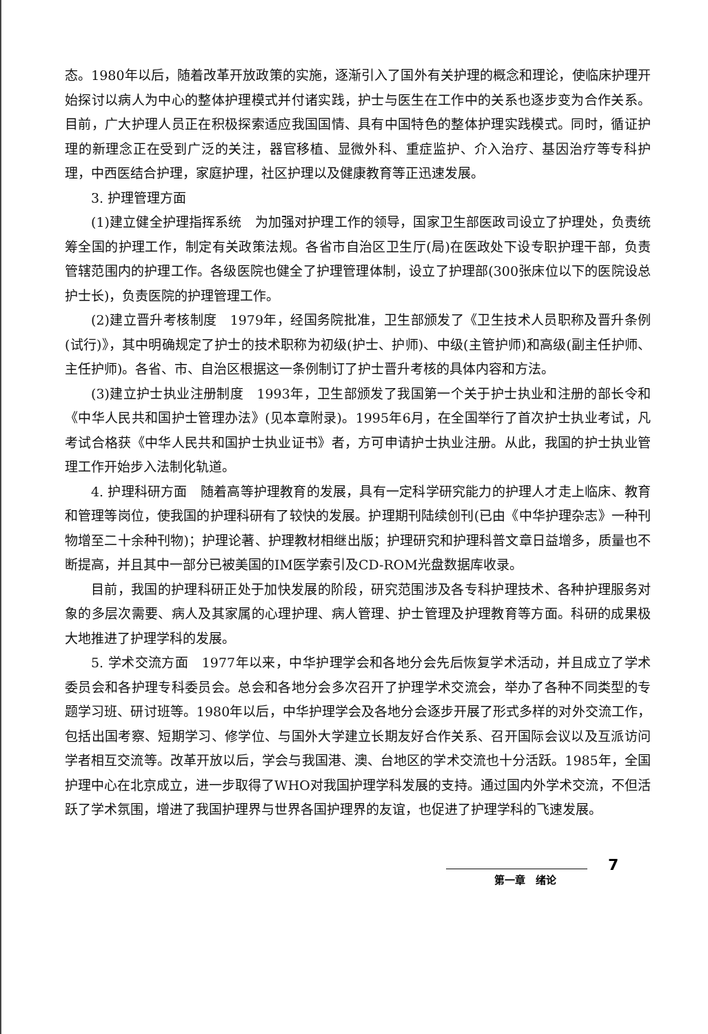态。1980年以后，随着改革开放政策的实施，逐渐引入了国外有关护理的概念和理论，使临床护理开始探讨以病人为中心的整体护理模式并付诸实践，护士与医生在工作中的关系也逐步变为合作关系。目前，广大护理人员正在积极探索适应我国国情、具有中国特色的整体护理实践模式。同时，循证护理的新理念正在受到广泛的关注，器官移植、显微外科、重症监护、介入治疗、基因治疗等专科护理，中西医结合护理，家庭护理，社区护理以及健康教育等正迅速发展。
3. 护理管理方面
(1)建立健全护理指挥系统　为加强对护理工作的领导，国家卫生部医政司设立了护理处，负责统筹全国的护理工作，制定有关政策法规。各省市自治区卫生厅(局)在医政处下设专职护理干部，负责管辖范围内的护理工作。各级医院也健全了护理管理体制，设立了护理部(300张床位以下的医院设总护士长)，负责医院的护理管理工作。
(2)建立晋升考核制度　1979年，经国务院批准，卫生部颁发了《卫生技术人员职称及晋升条例(试行)》，其中明确规定了护士的技术职称为初级(护士、护师)、中级(主管护师)和高级(副主任护师、主任护师)。各省、市、自治区根据这一条例制订了护士晋升考核的具体内容和方法。
(3)建立护士执业注册制度　1993年，卫生部颁发了我国第一个关于护士执业和注册的部长令和《中华人民共和国护士管理办法》(见本章附录)。1995年6月，在全国举行了首次护士执业考试，凡考试合格获《中华人民共和国护士执业证书》者，方可申请护士执业注册。从此，我国的护士执业管理工作开始步入法制化轨道。
4. 护理科研方面　随着高等护理教育的发展，具有一定科学研究能力的护理人才走上临床、教育和管理等岗位，使我国的护理科研有了较快的发展。护理期刊陆续创刊(已由《中华护理杂志》一种刊物增至二十余种刊物)；护理论著、护理教材相继出版；护理研究和护理科普文章日益增多，质量也不断提高，并且其中一部分已被美国的IM医学索引及CD-ROM光盘数据库收录。
目前，我国的护理科研正处于加快发展的阶段，研究范围涉及各专科护理技术、各种护理服务对象的多层次需要、病人及其家属的心理护理、病人管理、护士管理及护理教育等方面。科研的成果极大地推进了护理学科的发展。
5. 学术交流方面　1977年以来，中华护理学会和各地分会先后恢复学术活动，并且成立了学术委员会和各护理专科委员会。总会和各地分会多次召开了护理学术交流会，举办了各种不同类型的专题学习班、研讨班等。1980年以后，中华护理学会及各地分会逐步开展了形式多样的对外交流工作，包括出国考察、短期学习、修学位、与国外大学建立长期友好合作关系、召开国际会议以及互派访问学者相互交流等。改革开放以后，学会与我国港、澳、台地区的学术交流也十分活跃。1985年，全国护理中心在北京成立，进一步取得了WHO对我国护理学科发展的支持。通过国内外学术交流，不但活跃了学术氛围，增进了我国护理界与世界各国护理界的友谊，也促进了护理学科的飞速发展。
7
第一章　绪论